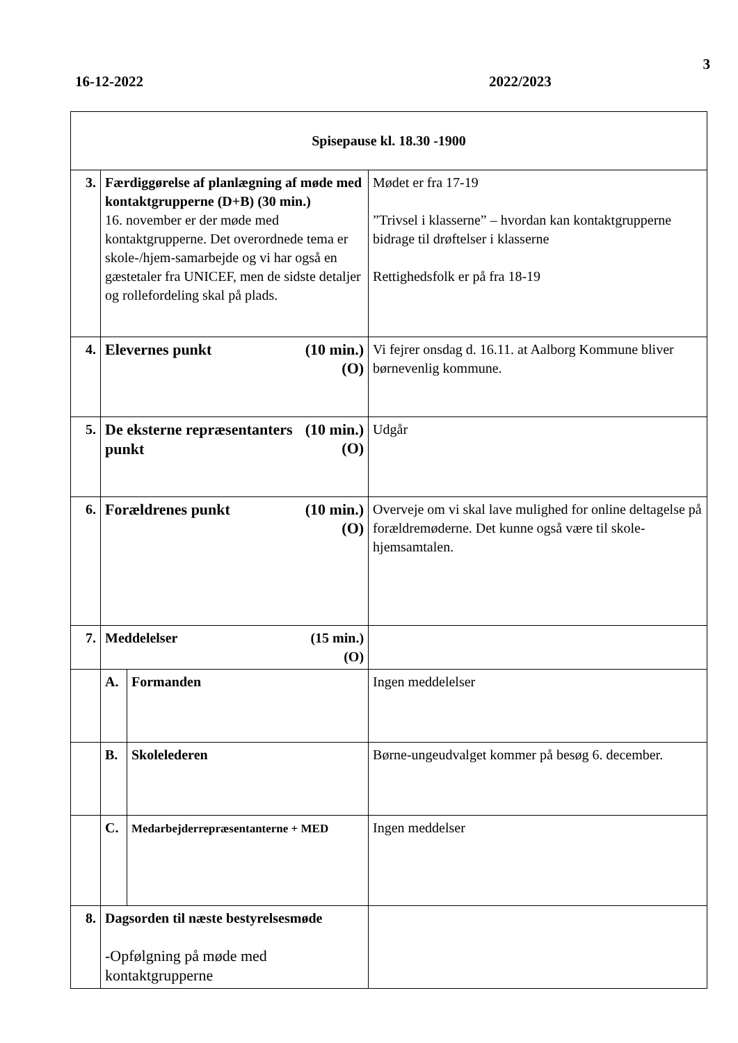3
16-12-2022 2022/2023
| Spisepause kl. 18.30 -1900 | | | |
| 3. | Færdiggørelse af planlægning af møde med kontaktgrupperne (D+B) (30 min.) 16. november er der møde med kontaktgrupperne. Det overordnede tema er skole-/hjem-samarbejde og vi har også en gæstetaler fra UNICEF, men de sidste detaljer og rollefordeling skal på plads. | | Mødet er fra 17-19 ”Trivsel i klasserne” – hvordan kan kontaktgrupperne bidrage til drøftelser i klasserne Rettighedsfolk er på fra 18-19 |
| 4. | (10 min.) (O) Elevernes punkt | | Vi fejrer onsdag d. 16.11. at Aalborg Kommune bliver børnevenlig kommune. |
| 5. | (10 min.) (O) De eksterne repræsentanters punkt | | Udgår |
| 6. | (10 min.) (O) Forældrenes punkt | | Overveje om vi skal lave mulighed for online deltagelse på forældremøderne. Det kunne også være til skole-hjemsamtalen. |
| 7. | (15 min.) (O) Meddelelser | | |
| | A. | Formanden | Ingen meddelelser |
| | B. | Skolelederen | Børne-ungeudvalget kommer på besøg 6. december. |
| | C. | Medarbejderrepræsentanterne + MED | Ingen meddelser |
| 8. | Dagsorden til næste bestyrelsesmøde -Opfølgning på møde med kontaktgrupperne | | |